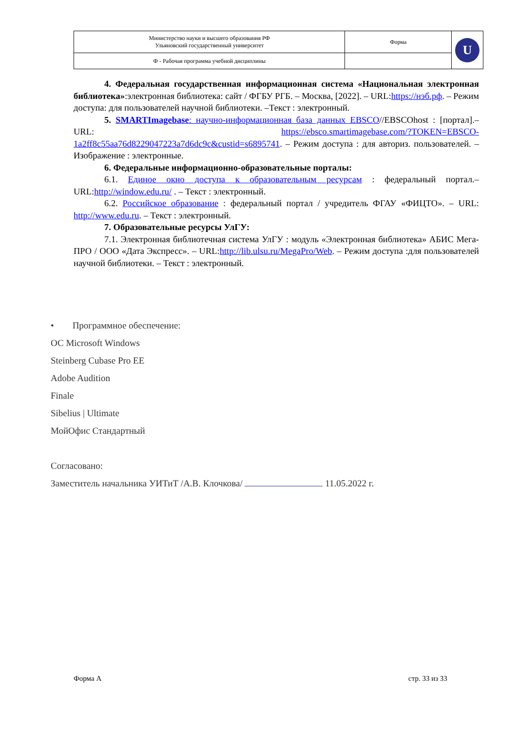| Министерство науки и высшего образования РФ Ульяновский государственный университет | Форма | U |
| Ф - Рабочая программа учебной дисциплины | | |
4. Федеральная государственная информационная система «Национальная электронная библиотека»:электронная библиотека: сайт / ФГБУ РГБ. – Москва, [2022]. – URL:https://нэб.рф. – Режим доступа: для пользователей научной библиотеки. –Текст : электронный.
5. SMARTImagebase: научно-информационная база данных EBSCO//EBSCOhost : [портал].– URL: https://ebsco.smartimagebase.com/?TOKEN=EBSCO-1a2ff8c55aa76d8229047223a7d6dc9c&custid=s6895741. – Режим доступа : для авториз. пользователей. – Изображение : электронные.
6. Федеральные информационно-образовательные порталы:
6.1. Единое окно доступа к образовательным ресурсам : федеральный портал.– URL:http://window.edu.ru/ . – Текст : электронный.
6.2. Российское образование : федеральный портал / учредитель ФГАУ «ФИЦТО». – URL: http://www.edu.ru. – Текст : электронный.
7. Образовательные ресурсы УлГУ:
7.1. Электронная библиотечная система УлГУ : модуль «Электронная библиотека» АБИС Мега-ПРО / ООО «Дата Экспресс». – URL:http://lib.ulsu.ru/MegaPro/Web. – Режим доступа :для пользователей научной библиотеки. – Текст : электронный.
• Программное обеспечение:
ОС Microsoft Windows
Steinberg Cubase Pro EE
Adobe Audition
Finale
Sibelius | Ultimate
МойОфис Стандартный
Согласовано:
Заместитель начальника УИТиТ /А.В. Клочкова/ 11.05.2022 г.
Форма А стр. 33 из 33